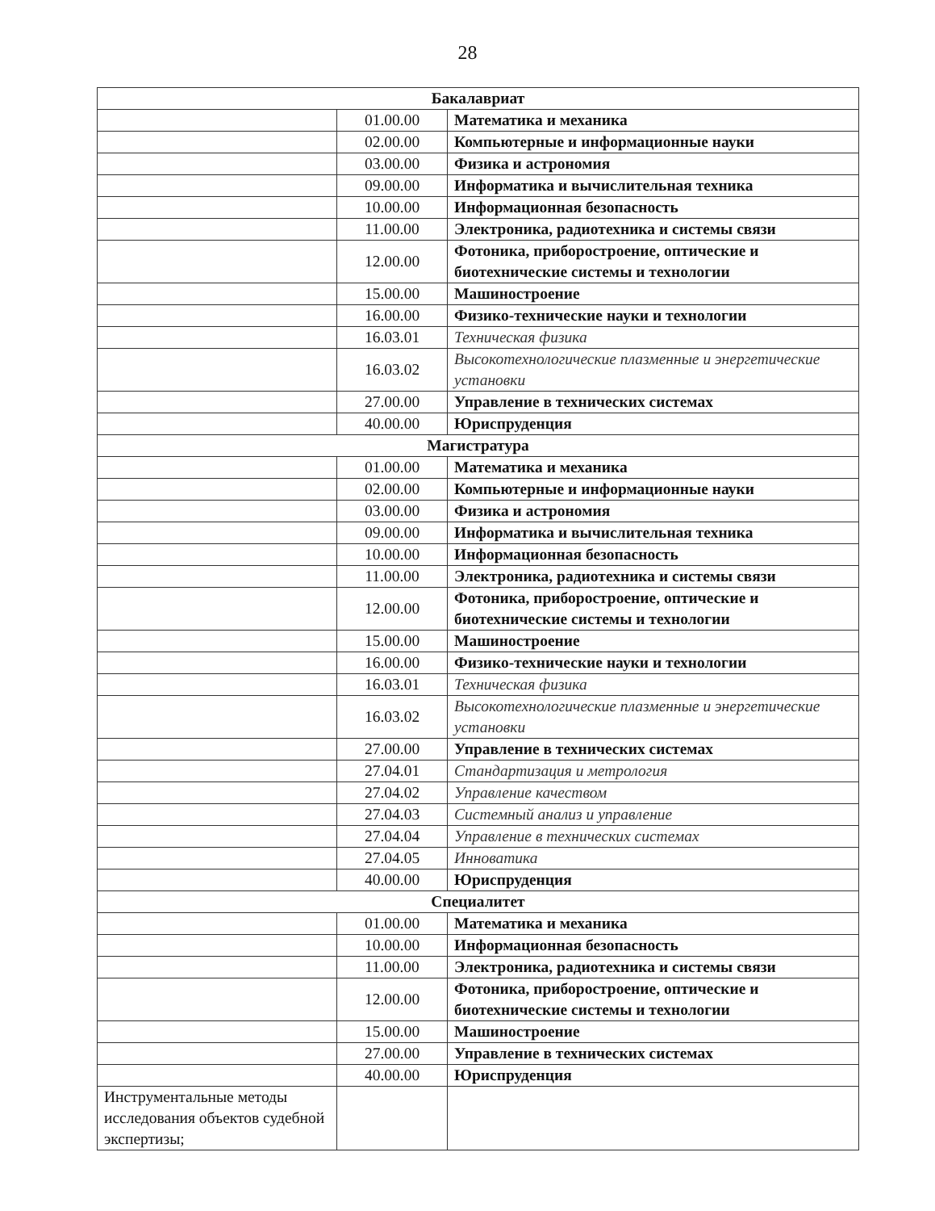28
| Бакалавриат | | |
| | 01.00.00 | Математика и механика |
| | 02.00.00 | Компьютерные и информационные науки |
| | 03.00.00 | Физика и астрономия |
| | 09.00.00 | Информатика и вычислительная техника |
| | 10.00.00 | Информационная безопасность |
| | 11.00.00 | Электроника, радиотехника и системы связи |
| | 12.00.00 | Фотоника, приборостроение, оптические и биотехнические системы и технологии |
| | 15.00.00 | Машиностроение |
| | 16.00.00 | Физико-технические науки и технологии |
| | 16.03.01 | Техническая физика |
| | 16.03.02 | Высокотехнологические плазменные и энергетические установки |
| | 27.00.00 | Управление в технических системах |
| | 40.00.00 | Юриспруденция |
| Магистратура | | |
| | 01.00.00 | Математика и механика |
| | 02.00.00 | Компьютерные и информационные науки |
| | 03.00.00 | Физика и астрономия |
| | 09.00.00 | Информатика и вычислительная техника |
| | 10.00.00 | Информационная безопасность |
| | 11.00.00 | Электроника, радиотехника и системы связи |
| | 12.00.00 | Фотоника, приборостроение, оптические и биотехнические системы и технологии |
| | 15.00.00 | Машиностроение |
| | 16.00.00 | Физико-технические науки и технологии |
| | 16.03.01 | Техническая физика |
| | 16.03.02 | Высокотехнологические плазменные и энергетические установки |
| | 27.00.00 | Управление в технических системах |
| | 27.04.01 | Стандартизация и метрология |
| | 27.04.02 | Управление качеством |
| | 27.04.03 | Системный анализ и управление |
| | 27.04.04 | Управление в технических системах |
| | 27.04.05 | Инноватика |
| | 40.00.00 | Юриспруденция |
| Специалитет | | |
| | 01.00.00 | Математика и механика |
| | 10.00.00 | Информационная безопасность |
| | 11.00.00 | Электроника, радиотехника и системы связи |
| | 12.00.00 | Фотоника, приборостроение, оптические и биотехнические системы и технологии |
| | 15.00.00 | Машиностроение |
| | 27.00.00 | Управление в технических системах |
| | 40.00.00 | Юриспруденция |
| Инструментальные методы исследования объектов судебной экспертизы; | | |